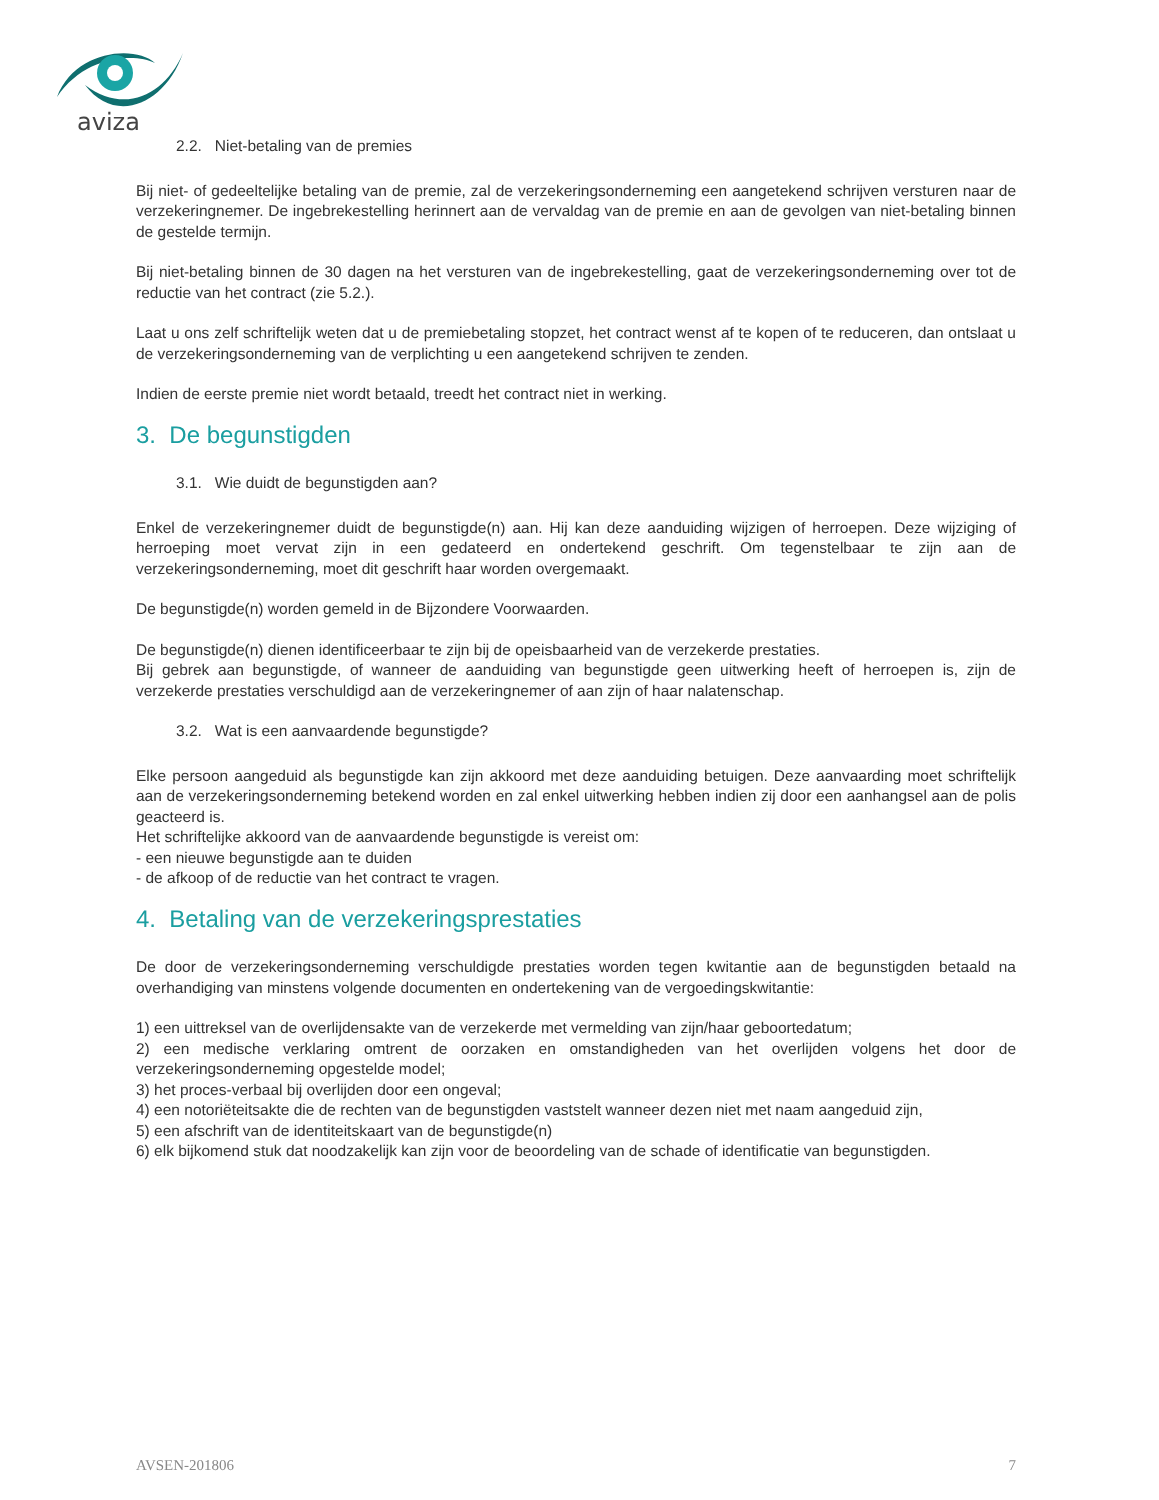aviza
2.2. Niet-betaling van de premies
Bij niet- of gedeeltelijke betaling van de premie, zal de verzekeringsonderneming een aangetekend schrijven versturen naar de verzekeringnemer. De ingebrekestelling herinnert aan de vervaldag van de premie en aan de gevolgen van niet-betaling binnen de gestelde termijn.
Bij niet-betaling binnen de 30 dagen na het versturen van de ingebrekestelling, gaat de verzekeringsonderneming over tot de reductie van het contract (zie 5.2.).
Laat u ons zelf schriftelijk weten dat u de premiebetaling stopzet, het contract wenst af te kopen of te reduceren, dan ontslaat u de verzekeringsonderneming van de verplichting u een aangetekend schrijven te zenden.
Indien de eerste premie niet wordt betaald, treedt het contract niet in werking.
3. De begunstigden
3.1. Wie duidt de begunstigden aan?
Enkel de verzekeringnemer duidt de begunstigde(n) aan. Hij kan deze aanduiding wijzigen of herroepen. Deze wijziging of herroeping moet vervat zijn in een gedateerd en ondertekend geschrift. Om tegenstelbaar te zijn aan de verzekeringsonderneming, moet dit geschrift haar worden overgemaakt.
De begunstigde(n) worden gemeld in de Bijzondere Voorwaarden.
De begunstigde(n) dienen identificeerbaar te zijn bij de opeisbaarheid van de verzekerde prestaties.
Bij gebrek aan begunstigde, of wanneer de aanduiding van begunstigde geen uitwerking heeft of herroepen is, zijn de verzekerde prestaties verschuldigd aan de verzekeringnemer of aan zijn of haar nalatenschap.
3.2. Wat is een aanvaardende begunstigde?
Elke persoon aangeduid als begunstigde kan zijn akkoord met deze aanduiding betuigen. Deze aanvaarding moet schriftelijk aan de verzekeringsonderneming betekend worden en zal enkel uitwerking hebben indien zij door een aanhangsel aan de polis geacteerd is.
Het schriftelijke akkoord van de aanvaardende begunstigde is vereist om:
- een nieuwe begunstigde aan te duiden
- de afkoop of de reductie van het contract te vragen.
4. Betaling van de verzekeringsprestaties
De door de verzekeringsonderneming verschuldigde prestaties worden tegen kwitantie aan de begunstigden betaald na overhandiging van minstens volgende documenten en ondertekening van de vergoedingskwitantie:
1) een uittreksel van de overlijdensakte van de verzekerde met vermelding van zijn/haar geboortedatum;
2) een medische verklaring omtrent de oorzaken en omstandigheden van het overlijden volgens het door de verzekeringsonderneming opgestelde model;
3) het proces-verbaal bij overlijden door een ongeval;
4) een notoriëteitsakte die de rechten van de begunstigden vaststelt wanneer dezen niet met naam aangeduid zijn,
5) een afschrift van de identiteitskaart van de begunstigde(n)
6) elk bijkomend stuk dat noodzakelijk kan zijn voor de beoordeling van de schade of identificatie van begunstigden.
AVSEN-201806 7